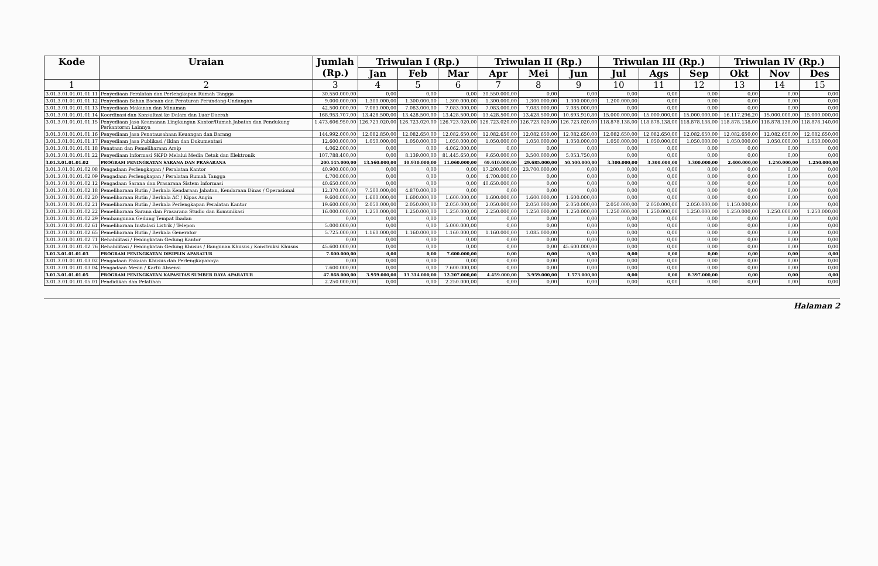| Kode | Uraian | Jumlah (Rp.) | Triwulan I (Rp.) | | | Triwulan II (Rp.) | | | Triwulan III (Rp.) | | | Triwulan IV (Rp.) | | |
| --- | --- | --- | --- | --- | --- | --- | --- | --- | --- | --- | --- | --- | --- | --- |
| | | | Jan | Feb | Mar | Apr | Mei | Jun | Jul | Ags | Sep | Okt | Nov | Des |
| 1 | 2 | 3 | 4 | 5 | 6 | 7 | 8 | 9 | 10 | 11 | 12 | 13 | 14 | 15 |
| 3.01.3.01.01.01.01.11 | Penyediaan Peralatan dan Perlengkapan Rumah Tangga | 30.550.000,00 | 0,00 | 0,00 | 0,00 | 30.550.000,00 | 0,00 | 0,00 | 0,00 | 0,00 | 0,00 | 0,00 | 0,00 | 0,00 |
| 3.01.3.01.01.01.01.12 | Penyediaan Bahan Bacaan dan Peraturan Perundang-Undangan | 9.000.000,00 | 1.300.000,00 | 1.300.000,00 | 1.300.000,00 | 1.300.000,00 | 1.300.000,00 | 1.300.000,00 | 1.200.000,00 | 0,00 | 0,00 | 0,00 | 0,00 | 0,00 |
| 3.01.3.01.01.01.01.13 | Penyediaan Makanan dan Minuman | 42.500.000,00 | 7.083.000,00 | 7.083.000,00 | 7.083.000,00 | 7.083.000,00 | 7.083.000,00 | 7.085.000,00 | 0,00 | 0,00 | 0,00 | 0,00 | 0,00 | 0,00 |
| 3.01.3.01.01.01.01.14 | Koordinasi dan Konsultasi ke Dalam dan Luar Daerah | 168.953.707,00 | 13.428.500,00 | 13.428.500,00 | 13.428.500,00 | 13.428.500,00 | 13.428.500,00 | 10.693.910,80 | 15.000.000,00 | 15.000.000,00 | 15.000.000,00 | 16.117.296,20 | 15.000.000,00 | 15.000.000,00 |
| 3.01.3.01.01.01.01.15 | Penyediaan Jasa Keamanan Lingkungan Kantor/Rumah Jabatan dan Pendukung Perkantoran Lainnya | 1.473.606.950,00 | 126.723.020,00 | 126.723.020,00 | 126.723.020,00 | 126.723.020,00 | 126.723.020,00 | 126.723.020,00 | 118.878.138,00 | 118.878.138,00 | 118.878.138,00 | 118.878.138,00 | 118.878.138,00 | 118.878.140,00 |
| 3.01.3.01.01.01.01.16 | Penyediaan Jasa Penatausahaan Keuangan dan Barang | 144.992.000,00 | 12.082.850,00 | 12.082.650,00 | 12.082.650,00 | 12.082.650,00 | 12.082.650,00 | 12.082.650,00 | 12.082.650,00 | 12.082.650,00 | 12.082.650,00 | 12.082.650,00 | 12.082.650,00 | 12.082.650,00 |
| 3.01.3.01.01.01.01.17 | Penyediaan Jasa Publikasi / Iklan dan Dokumentasi | 12.600.000,00 | 1.050.000,00 | 1.050.000,00 | 1.050.000,00 | 1.050.000,00 | 1.050.000,00 | 1.050.000,00 | 1.050.000,00 | 1.050.000,00 | 1.050.000,00 | 1.050.000,00 | 1.050.000,00 | 1.050.000,00 |
| 3.01.3.01.01.01.01.18 | Penataan dan Pemeliharaan Arsip | 4.062.000,00 | 0,00 | 0,00 | 4.062.000,00 | 0,00 | 0,00 | 0,00 | 0,00 | 0,00 | 0,00 | 0,00 | 0,00 | 0,00 |
| 3.01.3.01.01.01.01.22 | Penyediaan Informasi SKPD Melalui Media Cetak dan Elektronik | 107.788.400,00 | 0,00 | 8.139.000,00 | 81.445.650,00 | 9.650.000,00 | 3.500.000,00 | 5.053.750,00 | 0,00 | 0,00 | 0,00 | 0,00 | 0,00 | 0,00 |
| 3.01.3.01.01.01.02 | PROGRAM PENINGKATAN SARANA DAN PRASARANA | 200.145.000,00 | 13.560.000,00 | 10.930.000,00 | 11.060.000,00 | 69.610.000,00 | 29.685.000,00 | 50.500.000,00 | 3.300.000,00 | 3.300.000,00 | 3.300.000,00 | 2.400.000,00 | 1.250.000,00 | 1.250.000,00 |
| 3.01.3.01.01.01.02.08 | Pengadaan Perlengkapan / Peralatan Kantor | 40.900.000,00 | 0,00 | 0,00 | 0,00 | 17.200.000,00 | 23.700.000,00 | 0,00 | 0,00 | 0,00 | 0,00 | 0,00 | 0,00 | 0,00 |
| 3.01.3.01.01.01.02.09 | Pengadaan Perlengkapan / Peralatan Rumah Tangga | 4.700.000,00 | 0,00 | 0,00 | 0,00 | 4.700.000,00 | 0,00 | 0,00 | 0,00 | 0,00 | 0,00 | 0,00 | 0,00 | 0,00 |
| 3.01.3.01.01.01.02.12 | Pengadaan Sarana dan Prasarana Sistem Informasi | 40.650.000,00 | 0,00 | 0,00 | 0,00 | 40.650.000,00 | 0,00 | 0,00 | 0,00 | 0,00 | 0,00 | 0,00 | 0,00 | 0,00 |
| 3.01.3.01.01.01.02.18 | Pemeliharaan Rutin / Berkala Kendaraan Jabatan, Kendaraan Dinas / Operasional | 12.370.000,00 | 7.500.000,00 | 4.870.000,00 | 0,00 | 0,00 | 0,00 | 0,00 | 0,00 | 0,00 | 0,00 | 0,00 | 0,00 | 0,00 |
| 3.01.3.01.01.01.02.20 | Pemeliharaan Rutin / Berkala AC / Kipas Angin | 9.600.000,00 | 1.600.000,00 | 1.600.000,00 | 1.600.000,00 | 1.600.000,00 | 1.600.000,00 | 1.600.000,00 | 0,00 | 0,00 | 0,00 | 0,00 | 0,00 | 0,00 |
| 3.01.3.01.01.01.02.21 | Pemeliharaan Rutin / Berkala Perlengkapan Peralatan Kantor | 19.600.000,00 | 2.050.000,00 | 2.050.000,00 | 2.050.000,00 | 2.050.000,00 | 2.050.000,00 | 2.050.000,00 | 2.050.000,00 | 2.050.000,00 | 2.050.000,00 | 1.150.000,00 | 0,00 | 0,00 |
| 3.01.3.01.01.01.02.22 | Pemeliharaan Sarana dan Prasarana Studio dan Komunikasi | 16.000.000,00 | 1.250.000,00 | 1.250.000,00 | 1.250.000,00 | 2.250.000,00 | 1.250.000,00 | 1.250.000,00 | 1.250.000,00 | 1.250.000,00 | 1.250.000,00 | 1.250.000,00 | 1.250.000,00 | 1.250.000,00 |
| 3.01.3.01.01.01.02.29 | Pembangunan Gedung Tempat Ibadan | 0,00 | 0,00 | 0,00 | 0,00 | 0,00 | 0,00 | 0,00 | 0,00 | 0,00 | 0,00 | 0,00 | 0,00 | 0,00 |
| 3.01.3.01.01.01.02.61 | Pemeliharaan Instalasi Listrik / Telepon | 5.000.000,00 | 0,00 | 0,00 | 5.000.000,00 | 0,00 | 0,00 | 0,00 | 0,00 | 0,00 | 0,00 | 0,00 | 0,00 | 0,00 |
| 3.01.3.01.01.01.02.65 | Pemeliharaan Rutin / Berkala Generator | 5.725.000,00 | 1.160.000,00 | 1.160.000,00 | 1.160.000,00 | 1.160.000,00 | 1.085.000,00 | 0,00 | 0,00 | 0,00 | 0,00 | 0,00 | 0,00 | 0,00 |
| 3.01.3.01.01.01.02.71 | Rehabilitasi / Peningkatan Gedung Kantor | 0,00 | 0,00 | 0,00 | 0,00 | 0,00 | 0,00 | 0,00 | 0,00 | 0,00 | 0,00 | 0,00 | 0,00 | 0,00 |
| 3.01.3.01.01.01.02.76 | Rehabilitasi / Peningkatan Gedung Khusus / Bangunan Khusus / Konstruksi Khusus | 45.600.000,00 | 0,00 | 0,00 | 0,00 | 0,00 | 0,00 | 45.600.000,00 | 0,00 | 0,00 | 0,00 | 0,00 | 0,00 | 0,00 |
| 3.01.3.01.01.01.03 | PROGRAM PENINGKATAN DISIPLIN APARATUR | 7.600.000,00 | 0,00 | 0,00 | 7.600.000,00 | 0,00 | 0,00 | 0,00 | 0,00 | 0,00 | 0,00 | 0,00 | 0,00 | 0,00 |
| 3.01.3.01.01.01.03.02 | Pengadaan Pakaian Khusus dan Perlengkapannya | 0,00 | 0,00 | 0,00 | 0,00 | 0,00 | 0,00 | 0,00 | 0,00 | 0,00 | 0,00 | 0,00 | 0,00 | 0,00 |
| 3.01.3.01.01.01.03.04 | Pengadaan Mesin / Kartu Absensi | 7.600.000,00 | 0,00 | 0,00 | 7.600.000,00 | 0,00 | 0,00 | 0,00 | 0,00 | 0,00 | 0,00 | 0,00 | 0,00 | 0,00 |
| 3.01.3.01.01.01.05 | PROGRAM PENINGKATAN KAPASITAS SUMBER DAYA APARATUR | 47.868.000,00 | 3.959.000,00 | 13.314.000,00 | 12.207.000,00 | 4.459.000,00 | 3.959.000,00 | 1.573.000,00 | 0,00 | 0,00 | 8.397.000,00 | 0,00 | 0,00 | 0,00 |
| 3.01.3.01.01.01.05.01 | Pendidikan dan Pelatihan | 2.250.000,00 | 0,00 | 0,00 | 2.250.000,00 | 0,00 | 0,00 | 0,00 | 0,00 | 0,00 | 0,00 | 0,00 | 0,00 | 0,00 |
Halaman 2